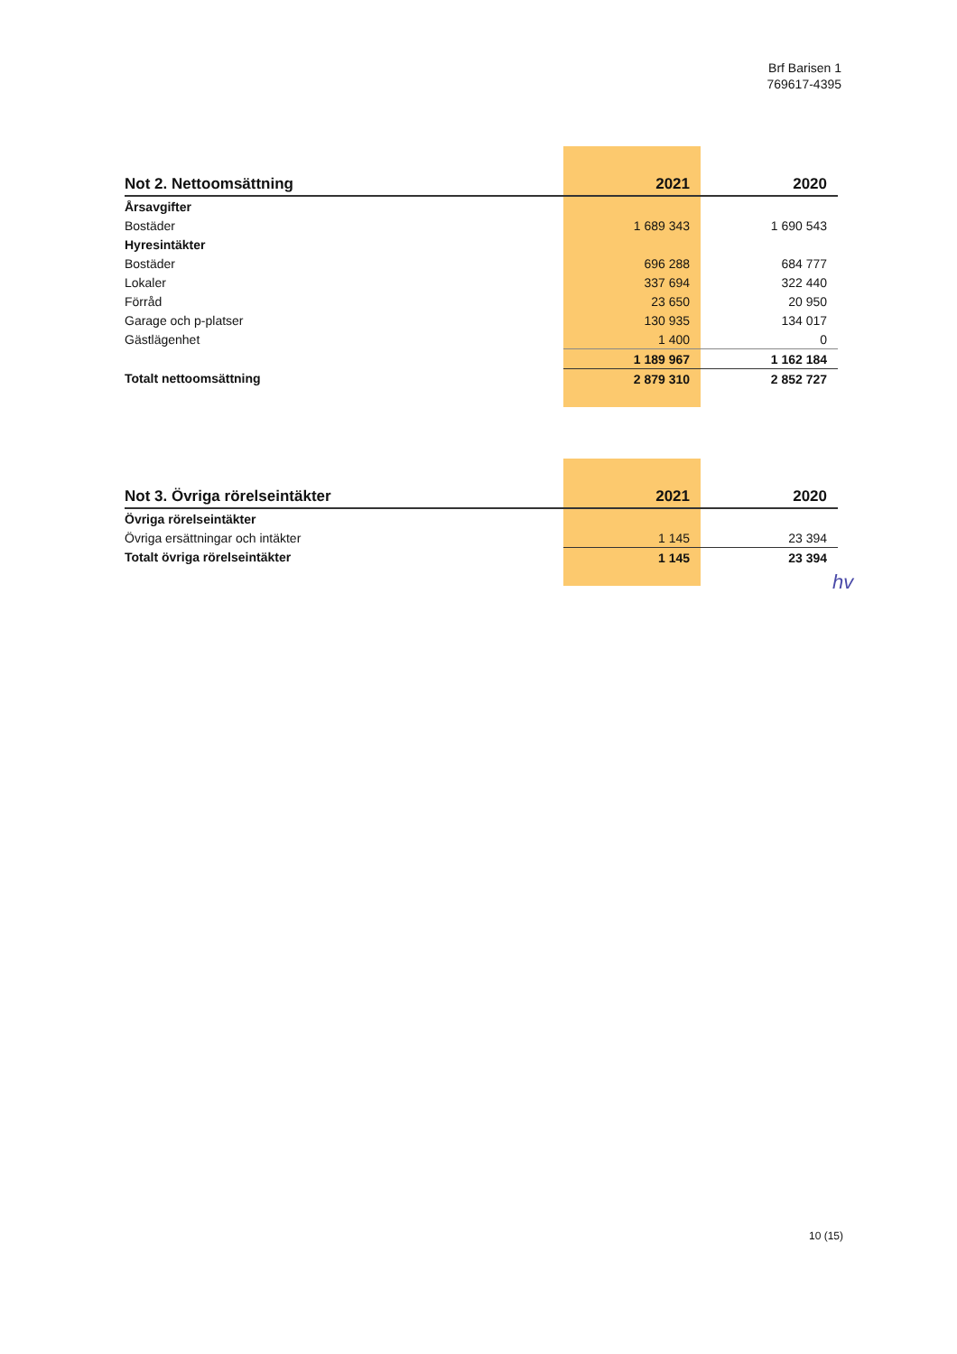Brf Barisen 1
769617-4395
| Not 2. Nettoomsättning | 2021 | 2020 |
| --- | --- | --- |
| Årsavgifter | | |
| Bostäder | 1 689 343 | 1 690 543 |
| Hyresintäkter | | |
| Bostäder | 696 288 | 684 777 |
| Lokaler | 337 694 | 322 440 |
| Förråd | 23 650 | 20 950 |
| Garage och p-platser | 130 935 | 134 017 |
| Gästlägenhet | 1 400 | 0 |
| | 1 189 967 | 1 162 184 |
| Totalt nettoomsättning | 2 879 310 | 2 852 727 |
| Not 3. Övriga rörelseintäkter | 2021 | 2020 |
| --- | --- | --- |
| Övriga rörelseintäkter | | |
| Övriga ersättningar och intäkter | 1 145 | 23 394 |
| Totalt övriga rörelseintäkter | 1 145 | 23 394 |
hv
10 (15)